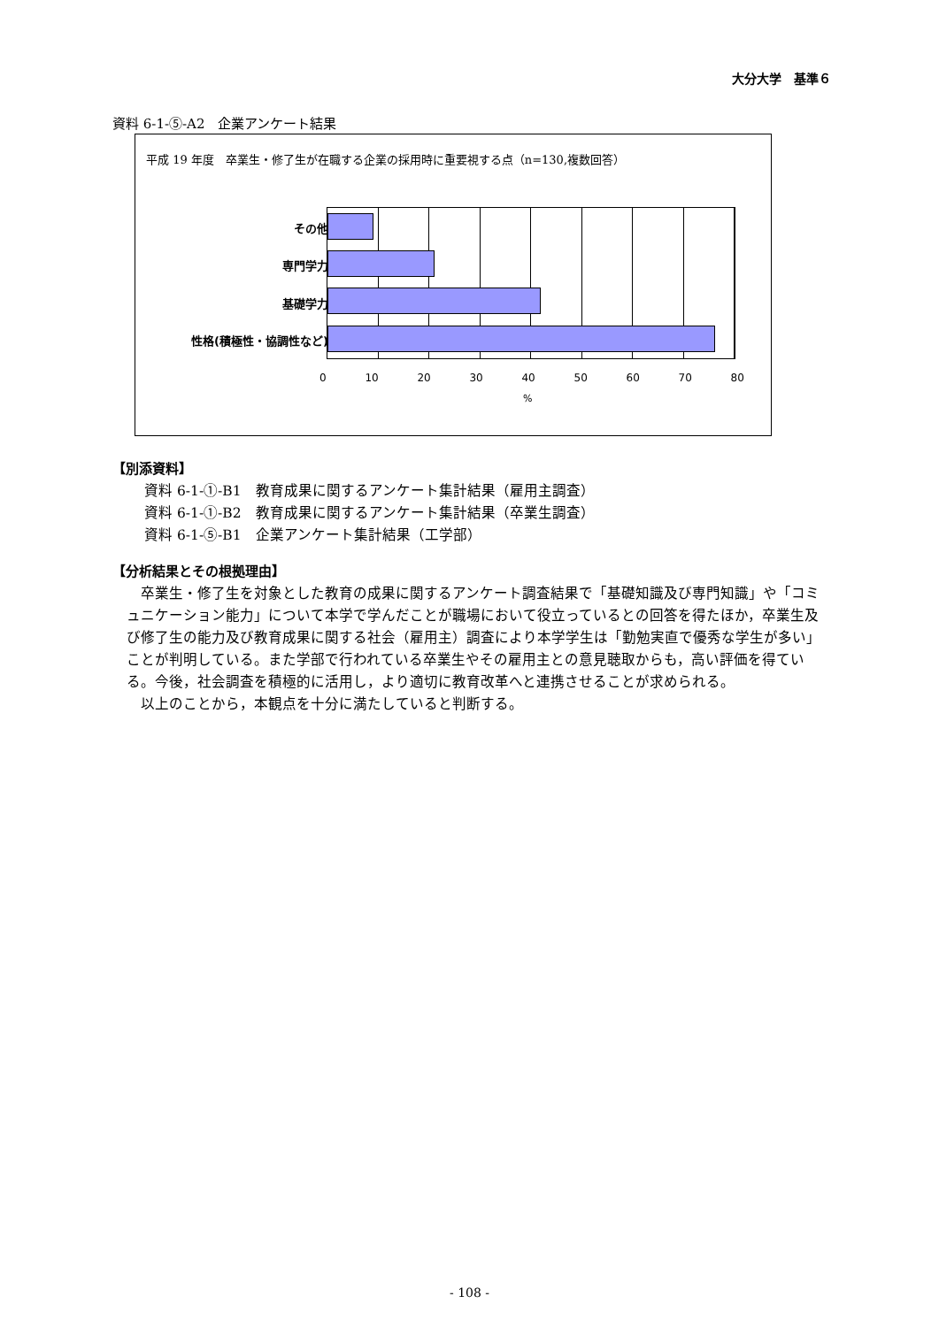大分大学　基準６
資料 6-1-⑤-A2　企業アンケート結果
平成 19 年度　卒業生・修了生が在職する企業の採用時に重要視する点（n=130,複数回答）
その他
専門学力
基礎学力
性格(積極性・協調性など)
0 10 20 30 40 50 60 70 80
%
【別添資料】
資料 6-1-①-B1　教育成果に関するアンケート集計結果（雇用主調査）
資料 6-1-①-B2　教育成果に関するアンケート集計結果（卒業生調査）
資料 6-1-⑤-B1　企業アンケート集計結果（工学部）
【分析結果とその根拠理由】
卒業生・修了生を対象とした教育の成果に関するアンケート調査結果で「基礎知識及び専門知識」や「コミュニケーション能力」について本学で学んだことが職場において役立っているとの回答を得たほか，卒業生及び修了生の能力及び教育成果に関する社会（雇用主）調査により本学学生は「勤勉実直で優秀な学生が多い」ことが判明している。また学部で行われている卒業生やその雇用主との意見聴取からも，高い評価を得ている。今後，社会調査を積極的に活用し，より適切に教育改革へと連携させることが求められる。
以上のことから，本観点を十分に満たしていると判断する。
- 108 -